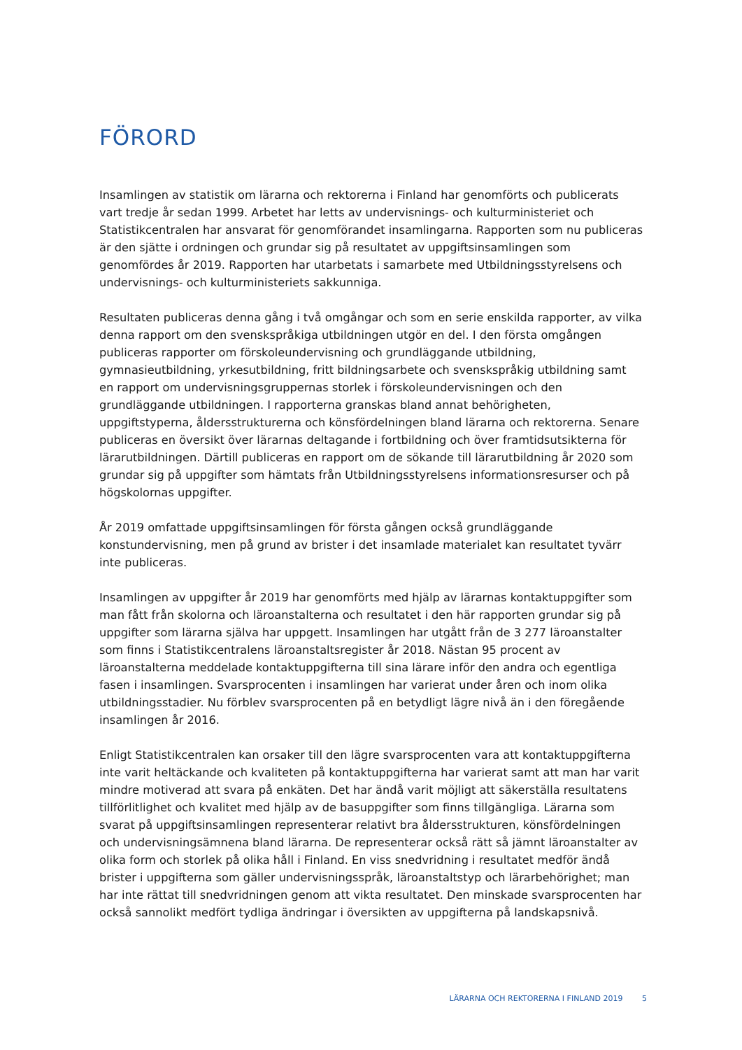FÖRORD
Insamlingen av statistik om lärarna och rektorerna i Finland har genomförts och publicerats vart tredje år sedan 1999. Arbetet har letts av undervisnings- och kulturministeriet och Statistikcentralen har ansvarat för genomförandet insamlingarna. Rapporten som nu publiceras är den sjätte i ordningen och grundar sig på resultatet av uppgiftsinsamlingen som genomfördes år 2019. Rapporten har utarbetats i samarbete med Utbildningsstyrelsens och undervisnings- och kulturministeriets sakkunniga.
Resultaten publiceras denna gång i två omgångar och som en serie enskilda rapporter, av vilka denna rapport om den svenskspråkiga utbildningen utgör en del. I den första omgången publiceras rapporter om förskoleundervisning och grundläggande utbildning, gymnasieutbildning, yrkesutbildning, fritt bildningsarbete och svenskspråkig utbildning samt en rapport om undervisningsgruppernas storlek i förskoleundervisningen och den grundläggande utbildningen. I rapporterna granskas bland annat behörigheten, uppgiftstyperna, åldersstrukturerna och könsfördelningen bland lärarna och rektorerna. Senare publiceras en översikt över lärarnas deltagande i fortbildning och över framtidsutsikterna för lärarutbildningen. Därtill publiceras en rapport om de sökande till lärarutbildning år 2020 som grundar sig på uppgifter som hämtats från Utbildningsstyrelsens informationsresurser och på högskolornas uppgifter.
År 2019 omfattade uppgiftsinsamlingen för första gången också grundläggande konstundervisning, men på grund av brister i det insamlade materialet kan resultatet tyvärr inte publiceras.
Insamlingen av uppgifter år 2019 har genomförts med hjälp av lärarnas kontaktuppgifter som man fått från skolorna och läroanstalterna och resultatet i den här rapporten grundar sig på uppgifter som lärarna själva har uppgett. Insamlingen har utgått från de 3 277 läroanstalter som finns i Statistikcentralens läroanstaltsregister år 2018. Nästan 95 procent av läroanstalterna meddelade kontaktuppgifterna till sina lärare inför den andra och egentliga fasen i insamlingen. Svarsprocenten i insamlingen har varierat under åren och inom olika utbildningsstadier. Nu förblev svarsprocenten på en betydligt lägre nivå än i den föregående insamlingen år 2016.
Enligt Statistikcentralen kan orsaker till den lägre svarsprocenten vara att kontaktuppgifterna inte varit heltäckande och kvaliteten på kontaktuppgifterna har varierat samt att man har varit mindre motiverad att svara på enkäten. Det har ändå varit möjligt att säkerställa resultatens tillförlitlighet och kvalitet med hjälp av de basuppgifter som finns tillgängliga. Lärarna som svarat på uppgiftsinsamlingen representerar relativt bra åldersstrukturen, könsfördelningen och undervisningsämnena bland lärarna. De representerar också rätt så jämnt läroanstalter av olika form och storlek på olika håll i Finland. En viss snedvridning i resultatet medför ändå brister i uppgifterna som gäller undervisningsspråk, läroanstaltstyp och lärarbehörighet; man har inte rättat till snedvridningen genom att vikta resultatet. Den minskade svarsprocenten har också sannolikt medfört tydliga ändringar i översikten av uppgifterna på landskapsnivå.
LÄRARNA OCH REKTORERNA I FINLAND 2019 5